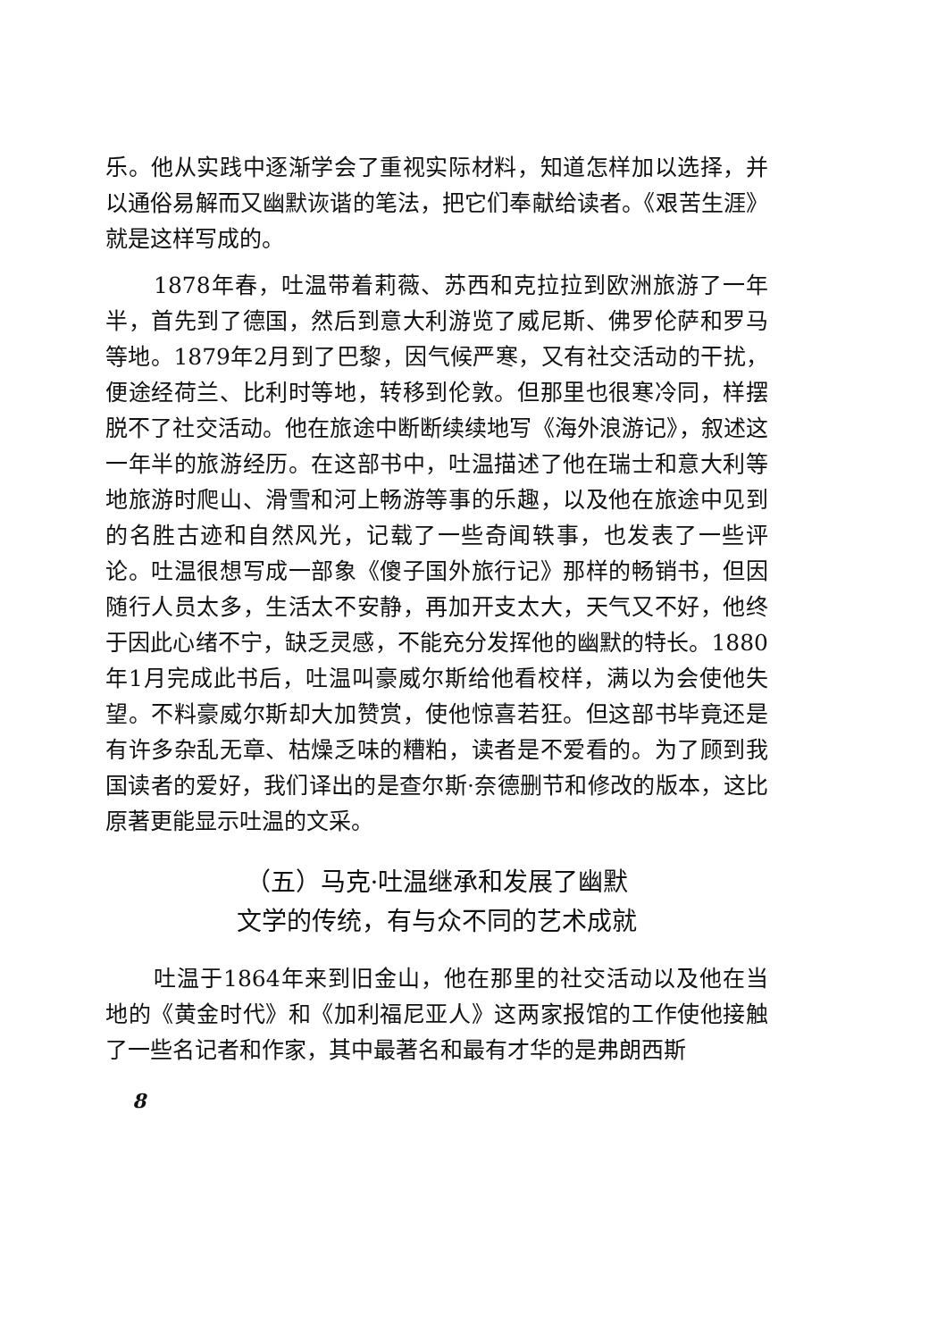乐。他从实践中逐渐学会了重视实际材料，知道怎样加以选择，并以通俗易解而又幽默诙谐的笔法，把它们奉献给读者。《艰苦生涯》就是这样写成的。
1878年春，吐温带着莉薇、苏西和克拉拉到欧洲旅游了一年半，首先到了德国，然后到意大利游览了威尼斯、佛罗伦萨和罗马等地。1879年2月到了巴黎，因气候严寒，又有社交活动的干扰，便途经荷兰、比利时等地，转移到伦敦。但那里也很寒冷同，样摆脱不了社交活动。他在旅途中断断续续地写《海外浪游记》，叙述这一年半的旅游经历。在这部书中，吐温描述了他在瑞士和意大利等地旅游时爬山、滑雪和河上畅游等事的乐趣，以及他在旅途中见到的名胜古迹和自然风光，记载了一些奇闻轶事，也发表了一些评论。吐温很想写成一部象《傻子国外旅行记》那样的畅销书，但因随行人员太多，生活太不安静，再加开支太大，天气又不好，他终于因此心绪不宁，缺乏灵感，不能充分发挥他的幽默的特长。1880年1月完成此书后，吐温叫豪威尔斯给他看校样，满以为会使他失望。不料豪威尔斯却大加赞赏，使他惊喜若狂。但这部书毕竟还是有许多杂乱无章、枯燥乏味的糟粕，读者是不爱看的。为了顾到我国读者的爱好，我们译出的是查尔斯·奈德删节和修改的版本，这比原著更能显示吐温的文采。
（五）马克·吐温继承和发展了幽默
文学的传统，有与众不同的艺术成就
吐温于1864年来到旧金山，他在那里的社交活动以及他在当地的《黄金时代》和《加利福尼亚人》这两家报馆的工作使他接触了一些名记者和作家，其中最著名和最有才华的是弗朗西斯
8